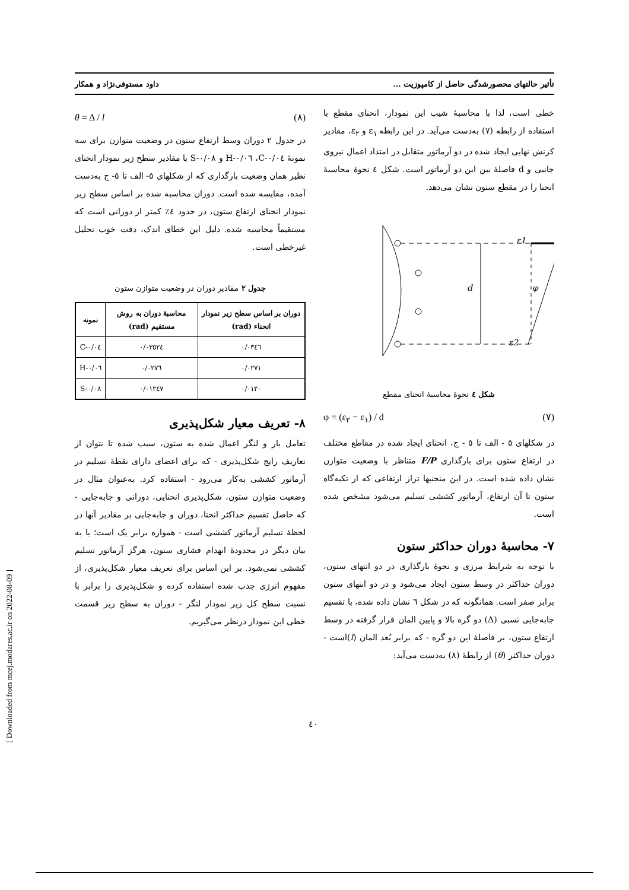تأثیر حالتهای محصورشدگی حاصل از کامپوزیت ... داود مستوفی‌نژاد و همکار
خطی است، لذا با محاسبهٔ شیب این نمودار، انحنای مقطع با استفاده از رابطه (۷) به‌دست می‌آید. در این رابطه ε<sub>۱</sub> و ε<sub>۲</sub>، مقادیر کرنش نهایی ایجاد شده در دو آرماتور متقابل در امتداد اعمال نیروی جانبی و d فاصلهٔ بین این دو آرماتور است. شکل ٤ نحوهٔ محاسبهٔ انحنا را در مقطع ستون نشان می‌دهد.
d
φ
ε1
ε2
شکل ٤ نحوهٔ محاسبهٔ انحنای مقطع
φ = (ε<sub>۲</sub> − ε<sub>۱</sub>) / d (۷)
در شکلهای ٥ - الف تا ٥ - ج، انحنای ایجاد شده در مقاطع مختلف در ارتفاع ستون برای بارگذاری F/P متناظر با وضعیت متوازن نشان داده شده است. در این منحنیها تراز ارتفاعی که از تکیه‌گاه ستون تا آن ارتفاع، آرماتور کششی تسلیم می‌شود مشخص شده است.
۷- محاسبهٔ دوران حداکثر ستون
با توجه به شرایط مرزی و نحوهٔ بارگذاری در دو انتهای ستون، دوران حداکثر در وسط ستون ایجاد می‌شود و در دو انتهای ستون برابر صفر است. همانگونه که در شکل ٦ نشان داده شده، با تقسیم جابه‌جایی نسبی (Δ) دو گره بالا و پایین المان قرار گرفته در وسط ارتفاع ستون، بر فاصلهٔ این دو گره - که برابر بُعد المان (l)است - دوران حداکثر (θ) از رابطهٔ (۸) به‌دست می‌آید:
θ = Δ / l (۸)
در جدول ۲ دوران وسط ارتفاع ستون در وضعیت متوازن برای سه نمونهٔ C-۰/۰٤، H-۰/۰٦ و S-۰/۰۸ با مقادیر سطح زیر نمودار انحنای نظیر همان وضعیت بارگذاری که از شکلهای ٥- الف تا ٥- ج به‌دست آمده، مقایسه شده است. دوران محاسبه شده بر اساس سطح زیر نمودار انحنای ارتفاع ستون، در حدود ٤٪ کمتر از دورانی است که مستقیماً محاسبه شده. دلیل این خطای اندک، دقت خوب تحلیل غیرخطی است.
جدول ۲ مقادیر دوران در وضعیت متوازن ستون
| دوران بر اساس سطح زیر نمودار انحناء (rad) | محاسبهٔ دوران به روش مستقیم (rad) | نمونه |
| --- | --- | --- |
| ۰/۰۳٤٦ | ۰/۰۳٥٢٤ | C-۰/۰٤ |
| ۰/۰۲۷۱ | ۰/۰۲۷٦ | H-۰/۰٦ |
| ۰/۰۱۲۰ | ۰/۰۱۲٤۷ | S-۰/۰۸ |
۸- تعریف معیار شکل‌پذیری
تعامل بار و لنگر اعمال شده به ستون، سبب شده تا نتوان از تعاریف رایج شکل‌پذیری - که برای اعضای دارای نقطهٔ تسلیم در آرماتور کششی به‌کار می‌رود - استفاده کرد. به‌عنوان مثال در وضعیت متوازن ستون، شکل‌پذیری انحنایی، دورانی و جابه‌جایی - که حاصل تقسیم حداکثر انحنا، دوران و جابه‌جایی بر مقادیر آنها در لحظهٔ تسلیم آرماتور کششی است - همواره برابر یک است؛ یا به بیان دیگر در محدودهٔ انهدام فشاری ستون، هرگز آرماتور تسلیم کششی نمی‌شود. بر این اساس برای تعریف معیار شکل‌پذیری، از مفهوم انرژی جذب شده استفاده کرده و شکل‌پذیری را برابر با نسبت سطح کل زیر نمودار لنگر - دوران به سطح زیر قسمت خطی این نمودار درنظر می‌گیریم.
٤۰
[ Downloaded from mcej.modares.ac.ir on 2022-08-09 ]